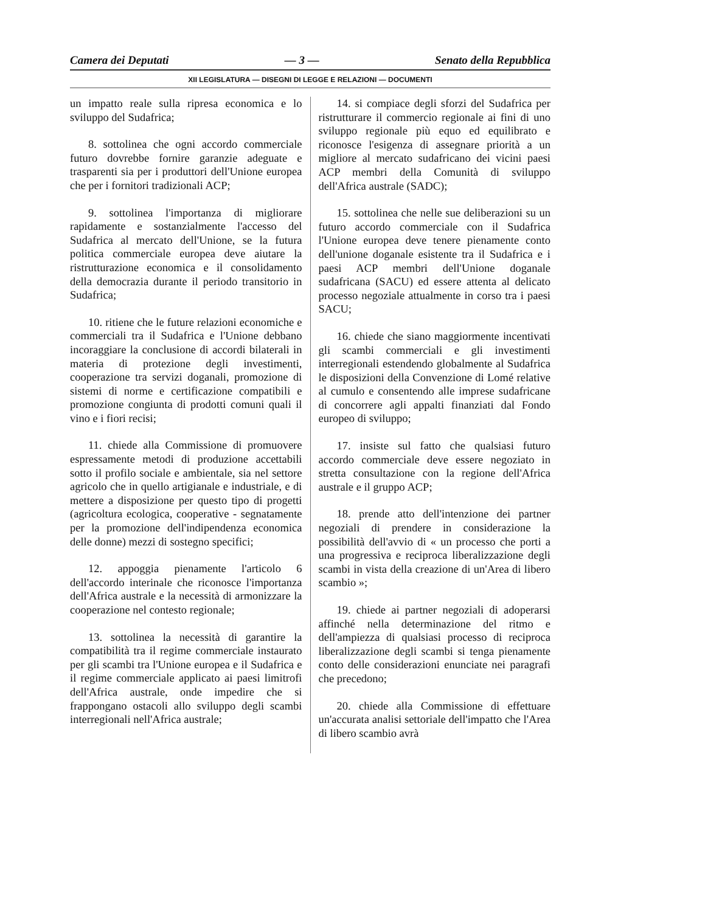Camera dei Deputati — 3 — Senato della Repubblica
XII LEGISLATURA — DISEGNI DI LEGGE E RELAZIONI — DOCUMENTI
un impatto reale sulla ripresa economica e lo sviluppo del Sudafrica;
8. sottolinea che ogni accordo commerciale futuro dovrebbe fornire garanzie adeguate e trasparenti sia per i produttori dell'Unione europea che per i fornitori tradizionali ACP;
9. sottolinea l'importanza di migliorare rapidamente e sostanzialmente l'accesso del Sudafrica al mercato dell'Unione, se la futura politica commerciale europea deve aiutare la ristrutturazione economica e il consolidamento della democrazia durante il periodo transitorio in Sudafrica;
10. ritiene che le future relazioni economiche e commerciali tra il Sudafrica e l'Unione debbano incoraggiare la conclusione di accordi bilaterali in materia di protezione degli investimenti, cooperazione tra servizi doganali, promozione di sistemi di norme e certificazione compatibili e promozione congiunta di prodotti comuni quali il vino e i fiori recisi;
11. chiede alla Commissione di promuovere espressamente metodi di produzione accettabili sotto il profilo sociale e ambientale, sia nel settore agricolo che in quello artigianale e industriale, e di mettere a disposizione per questo tipo di progetti (agricoltura ecologica, cooperative - segnatamente per la promozione dell'indipendenza economica delle donne) mezzi di sostegno specifici;
12. appoggia pienamente l'articolo 6 dell'accordo interinale che riconosce l'importanza dell'Africa australe e la necessità di armonizzare la cooperazione nel contesto regionale;
13. sottolinea la necessità di garantire la compatibilità tra il regime commerciale instaurato per gli scambi tra l'Unione europea e il Sudafrica e il regime commerciale applicato ai paesi limitrofi dell'Africa australe, onde impedire che si frappongano ostacoli allo sviluppo degli scambi interregionali nell'Africa australe;
14. si compiace degli sforzi del Sudafrica per ristrutturare il commercio regionale ai fini di uno sviluppo regionale più equo ed equilibrato e riconosce l'esigenza di assegnare priorità a un migliore al mercato sudafricano dei vicini paesi ACP membri della Comunità di sviluppo dell'Africa australe (SADC);
15. sottolinea che nelle sue deliberazioni su un futuro accordo commerciale con il Sudafrica l'Unione europea deve tenere pienamente conto dell'unione doganale esistente tra il Sudafrica e i paesi ACP membri dell'Unione doganale sudafricana (SACU) ed essere attenta al delicato processo negoziale attualmente in corso tra i paesi SACU;
16. chiede che siano maggiormente incentivati gli scambi commerciali e gli investimenti interregionali estendendo globalmente al Sudafrica le disposizioni della Convenzione di Lomé relative al cumulo e consentendo alle imprese sudafricane di concorrere agli appalti finanziati dal Fondo europeo di sviluppo;
17. insiste sul fatto che qualsiasi futuro accordo commerciale deve essere negoziato in stretta consultazione con la regione dell'Africa australe e il gruppo ACP;
18. prende atto dell'intenzione dei partner negoziali di prendere in considerazione la possibilità dell'avvio di « un processo che porti a una progressiva e reciproca liberalizzazione degli scambi in vista della creazione di un'Area di libero scambio »;
19. chiede ai partner negoziali di adoperarsi affinché nella determinazione del ritmo e dell'ampiezza di qualsiasi processo di reciproca liberalizzazione degli scambi si tenga pienamente conto delle considerazioni enunciate nei paragrafi che precedono;
20. chiede alla Commissione di effettuare un'accurata analisi settoriale dell'impatto che l'Area di libero scambio avrà